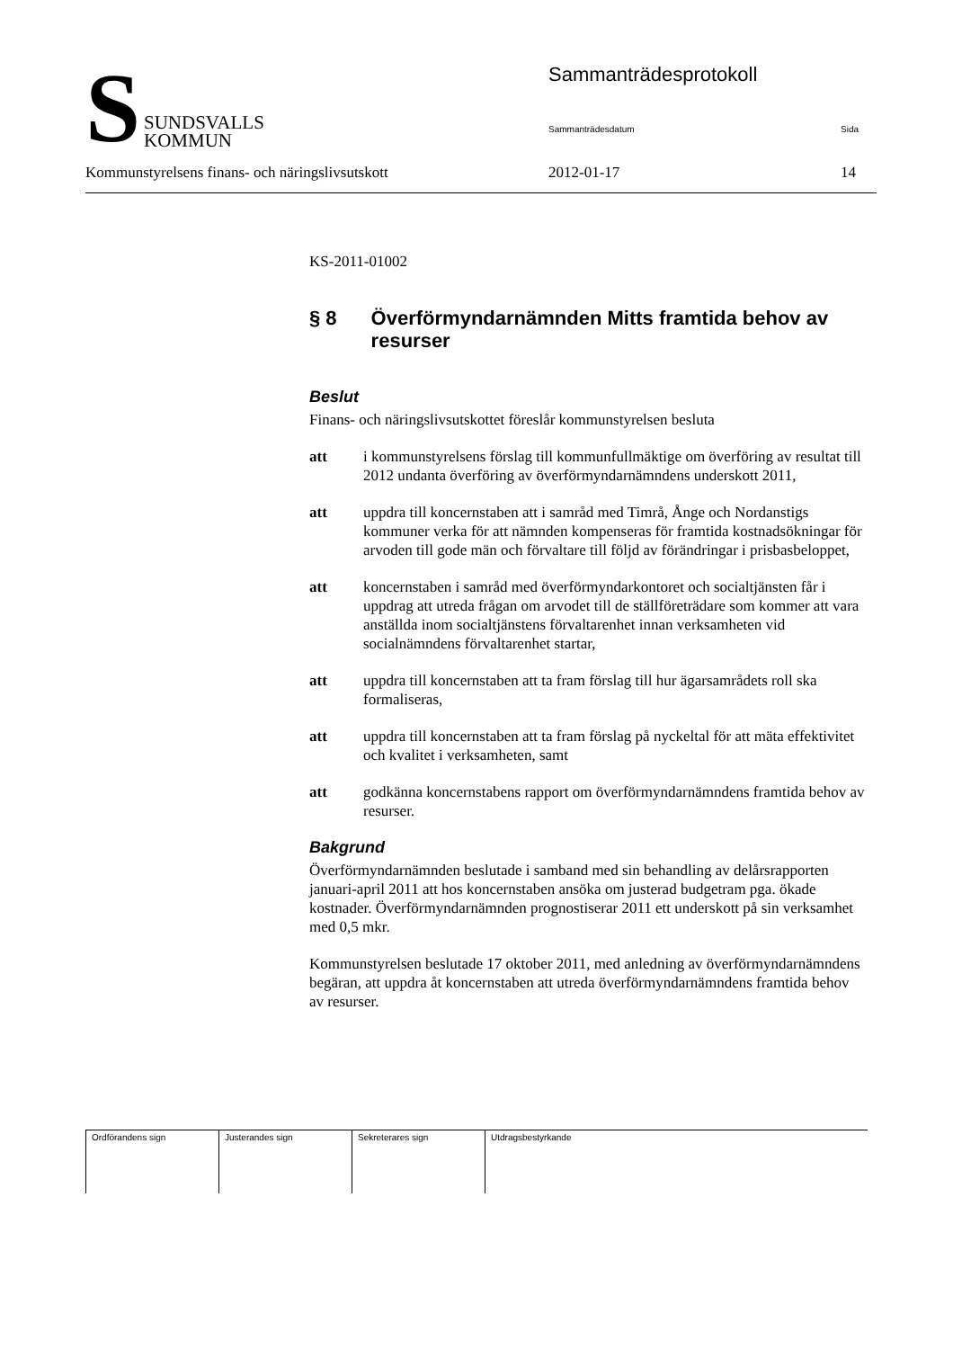S
SUNDSVALLS
KOMMUN
Sammanträdesprotokoll
Sammanträdesdatum Sida
Kommunstyrelsens finans- och näringslivsutskott 2012-01-17 14
KS-2011-01002
§ 8 Överförmyndarnämnden Mitts framtida behov av resurser
Beslut
Finans- och näringslivsutskottet föreslår kommunstyrelsen besluta
att i kommunstyrelsens förslag till kommunfullmäktige om överföring av resultat till 2012 undanta överföring av överförmyndarnämndens underskott 2011,
att uppdra till koncernstaben att i samråd med Timrå, Ånge och Nordanstigs kommuner verka för att nämnden kompenseras för framtida kostnadsökningar för arvoden till gode män och förvaltare till följd av förändringar i prisbasbeloppet,
att koncernstaben i samråd med överförmyndarkontoret och socialtjänsten får i uppdrag att utreda frågan om arvodet till de ställföreträdare som kommer att vara anställda inom socialtjänstens förvaltarenhet innan verksamheten vid socialnämndens förvaltarenhet startar,
att uppdra till koncernstaben att ta fram förslag till hur ägarsamrådets roll ska formaliseras,
att uppdra till koncernstaben att ta fram förslag på nyckeltal för att mäta effektivitet och kvalitet i verksamheten, samt
att godkänna koncernstabens rapport om överförmyndarnämndens framtida behov av resurser.
Bakgrund
Överförmyndarnämnden beslutade i samband med sin behandling av delårsrapporten januari-april 2011 att hos koncernstaben ansöka om justerad budgetram pga. ökade kostnader. Överförmyndarnämnden prognostiserar 2011 ett underskott på sin verksamhet med 0,5 mkr.
Kommunstyrelsen beslutade 17 oktober 2011, med anledning av överförmyndarnämndens begäran, att uppdra åt koncernstaben att utreda överförmyndarnämndens framtida behov av resurser.
| Ordförandens sign | Justerandes sign | Sekreterares sign | Utdragsbestyrkande |